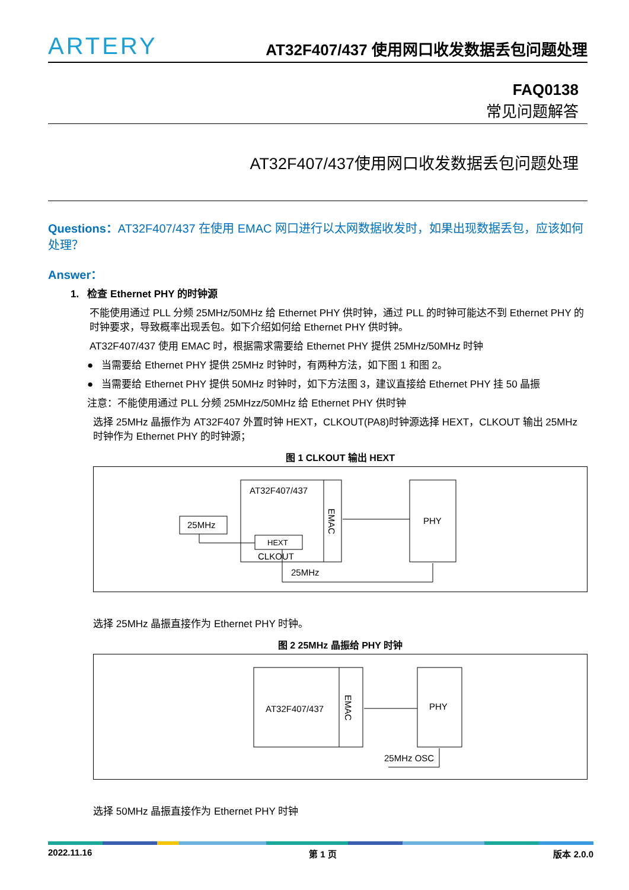ARTERY
AT32F407/437 使用网口收发数据丢包问题处理
FAQ0138
常见问题解答
AT32F407/437使用网口收发数据丢包问题处理
Questions：AT32F407/437 在使用 EMAC 网口进行以太网数据收发时，如果出现数据丢包，应该如何处理？
Answer：
1. 检查 Ethernet PHY 的时钟源
不能使用通过 PLL 分频 25MHz/50MHz 给 Ethernet PHY 供时钟，通过 PLL 的时钟可能达不到 Ethernet PHY 的时钟要求，导致概率出现丢包。如下介绍如何给 Ethernet PHY 供时钟。
AT32F407/437 使用 EMAC 时，根据需求需要给 Ethernet PHY 提供 25MHz/50MHz 时钟
● 当需要给 Ethernet PHY 提供 25MHz 时钟时，有两种方法，如下图 1 和图 2。
● 当需要给 Ethernet PHY 提供 50MHz 时钟时，如下方法图 3，建议直接给 Ethernet PHY 挂 50 晶振
注意：不能使用通过 PLL 分频 25MHzz/50MHz 给 Ethernet PHY 供时钟
选择 25MHz 晶振作为 AT32F407 外置时钟 HEXT，CLKOUT(PA8)时钟源选择 HEXT，CLKOUT 输出 25MHz 时钟作为 Ethernet PHY 的时钟源；
图 1 CLKOUT 输出 HEXT
25MHz
AT32F407/437
EMAC
HEXT
CLKOUT
PHY
25MHz
选择 25MHz 晶振直接作为 Ethernet PHY 时钟。
图 2 25MHz 晶振给 PHY 时钟
AT32F407/437
EMAC
PHY
25MHz OSC
选择 50MHz 晶振直接作为 Ethernet PHY 时钟
2022.11.16 第 1 页 版本 2.0.0